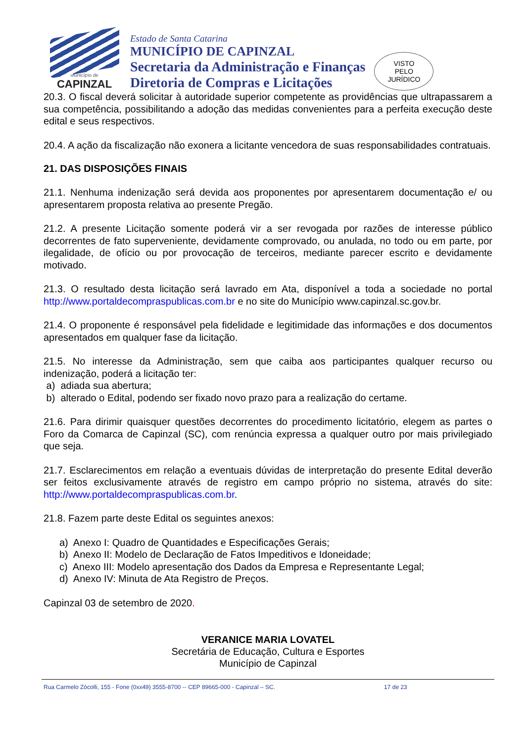Município de
CAPINZAL
Estado de Santa Catarina
MUNICÍPIO DE CAPINZAL
Secretaria da Administração e Finanças
Diretoria de Compras e Licitações
VISTO
PELO
JURÍDICO
20.3. O fiscal deverá solicitar à autoridade superior competente as providências que ultrapassarem a sua competência, possibilitando a adoção das medidas convenientes para a perfeita execução deste edital e seus respectivos.
20.4. A ação da fiscalização não exonera a licitante vencedora de suas responsabilidades contratuais.
21. DAS DISPOSIÇÕES FINAIS
21.1. Nenhuma indenização será devida aos proponentes por apresentarem documentação e/ ou apresentarem proposta relativa ao presente Pregão.
21.2. A presente Licitação somente poderá vir a ser revogada por razões de interesse público decorrentes de fato superveniente, devidamente comprovado, ou anulada, no todo ou em parte, por ilegalidade, de ofício ou por provocação de terceiros, mediante parecer escrito e devidamente motivado.
21.3. O resultado desta licitação será lavrado em Ata, disponível a toda a sociedade no portal http://www.portaldecompraspublicas.com.br e no site do Município www.capinzal.sc.gov.br.
21.4. O proponente é responsável pela fidelidade e legitimidade das informações e dos documentos apresentados em qualquer fase da licitação.
21.5. No interesse da Administração, sem que caiba aos participantes qualquer recurso ou indenização, poderá a licitação ter:
a) adiada sua abertura;
b) alterado o Edital, podendo ser fixado novo prazo para a realização do certame.
21.6. Para dirimir quaisquer questões decorrentes do procedimento licitatório, elegem as partes o Foro da Comarca de Capinzal (SC), com renúncia expressa a qualquer outro por mais privilegiado que seja.
21.7. Esclarecimentos em relação a eventuais dúvidas de interpretação do presente Edital deverão ser feitos exclusivamente através de registro em campo próprio no sistema, através do site: http://www.portaldecompraspublicas.com.br.
21.8. Fazem parte deste Edital os seguintes anexos:
a) Anexo I: Quadro de Quantidades e Especificações Gerais;
b) Anexo II: Modelo de Declaração de Fatos Impeditivos e Idoneidade;
c) Anexo III: Modelo apresentação dos Dados da Empresa e Representante Legal;
d) Anexo IV: Minuta de Ata Registro de Preços.
Capinzal 03 de setembro de 2020.
VERANICE MARIA LOVATEL
Secretária de Educação, Cultura e Esportes
Município de Capinzal
Rua Carmelo Zócolli, 155 - Fone (0xx49) 3555-8700 -- CEP 89665-000 - Capinzal – SC. 17 de 23